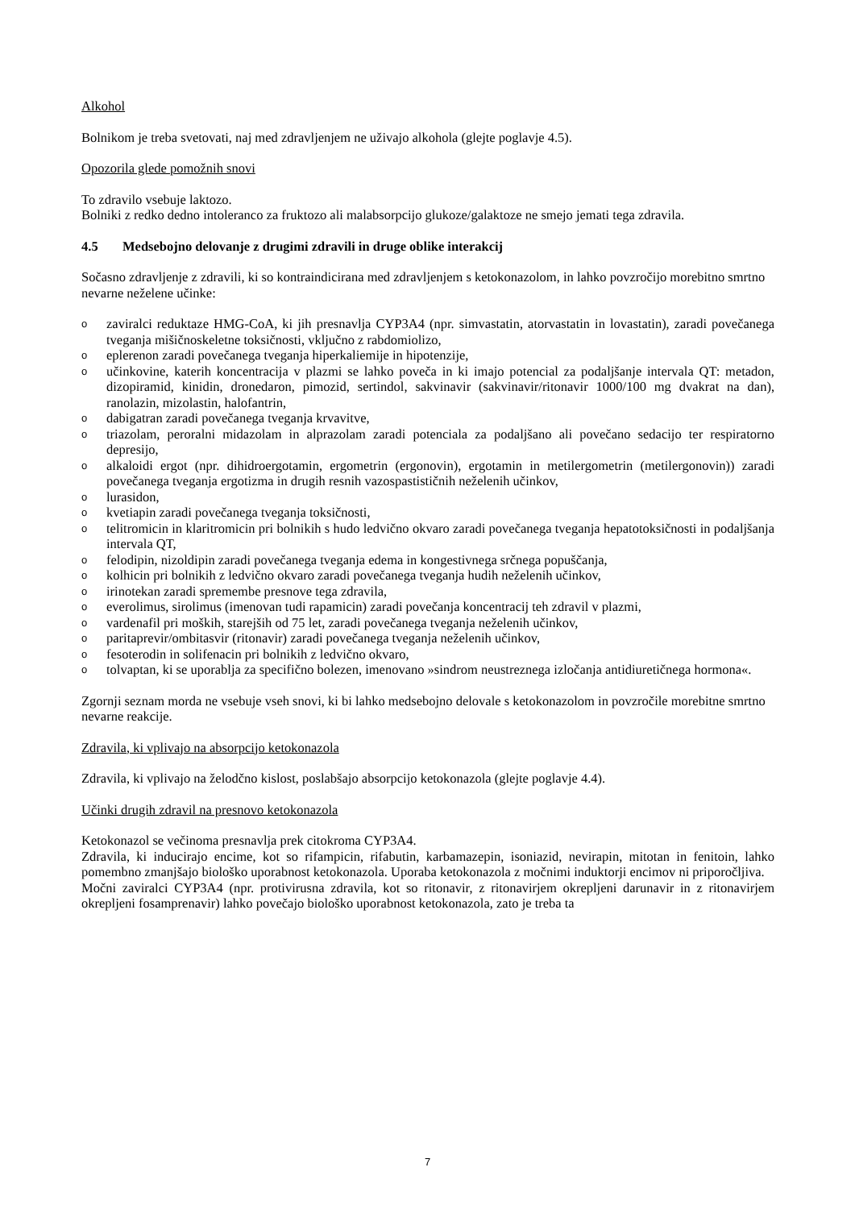Alkohol
Bolnikom je treba svetovati, naj med zdravljenjem ne uživajo alkohola (glejte poglavje 4.5).
Opozorila glede pomožnih snovi
To zdravilo vsebuje laktozo.
Bolniki z redko dedno intoleranco za fruktozo ali malabsorpcijo glukoze/galaktoze ne smejo jemati tega zdravila.
4.5 Medsebojno delovanje z drugimi zdravili in druge oblike interakcij
Sočasno zdravljenje z zdravili, ki so kontraindicirana med zdravljenjem s ketokonazolom, in lahko povzročijo morebitno smrtno nevarne neželene učinke:
ozaviralci reduktaze HMG-CoA, ki jih presnavlja CYP3A4 (npr. simvastatin, atorvastatin in lovastatin), zaradi povečanega tveganja mišičnoskeletne toksičnosti, vključno z rabdomiolizo,
oeplerenon zaradi povečanega tveganja hiperkaliemije in hipotenzije,
oučinkovine, katerih koncentracija v plazmi se lahko poveča in ki imajo potencial za podaljšanje intervala QT: metadon, dizopiramid, kinidin, dronedaron, pimozid, sertindol, sakvinavir (sakvinavir/ritonavir 1000/100 mg dvakrat na dan), ranolazin, mizolastin, halofantrin,
odabigatran zaradi povečanega tveganja krvavitve,
otriazolam, peroralni midazolam in alprazolam zaradi potenciala za podaljšano ali povečano sedacijo ter respiratorno depresijo,
oalkaloidi ergot (npr. dihidroergotamin, ergometrin (ergonovin), ergotamin in metilergometrin (metilergonovin)) zaradi povečanega tveganja ergotizma in drugih resnih vazospastističnih neželenih učinkov,
olurasidon,
okvetiapin zaradi povečanega tveganja toksičnosti,
otelitromicin in klaritromicin pri bolnikih s hudo ledvično okvaro zaradi povečanega tveganja hepatotoksičnosti in podaljšanja intervala QT,
ofelodipin, nizoldipin zaradi povečanega tveganja edema in kongestivnega srčnega popuščanja,
okolhicin pri bolnikih z ledvično okvaro zaradi povečanega tveganja hudih neželenih učinkov,
oirinotekan zaradi spremembe presnove tega zdravila,
oeverolimus, sirolimus (imenovan tudi rapamicin) zaradi povečanja koncentracij teh zdravil v plazmi,
ovardenafil pri moških, starejših od 75 let, zaradi povečanega tveganja neželenih učinkov,
oparitaprevir/ombitasvir (ritonavir) zaradi povečanega tveganja neželenih učinkov,
ofesoterodin in solifenacin pri bolnikih z ledvično okvaro,
otolvaptan, ki se uporablja za specifično bolezen, imenovano »sindrom neustreznega izločanja antidiuretičnega hormona«.
Zgornji seznam morda ne vsebuje vseh snovi, ki bi lahko medsebojno delovale s ketokonazolom in povzročile morebitne smrtno nevarne reakcije.
Zdravila, ki vplivajo na absorpcijo ketokonazola
Zdravila, ki vplivajo na želodčno kislost, poslabšajo absorpcijo ketokonazola (glejte poglavje 4.4).
Učinki drugih zdravil na presnovo ketokonazola
Ketokonazol se večinoma presnavlja prek citokroma CYP3A4.
Zdravila, ki inducirajo encime, kot so rifampicin, rifabutin, karbamazepin, isoniazid, nevirapin, mitotan in fenitoin, lahko pomembno zmanjšajo biološko uporabnost ketokonazola. Uporaba ketokonazola z močnimi induktorji encimov ni priporočljiva.
Močni zaviralci CYP3A4 (npr. protivirusna zdravila, kot so ritonavir, z ritonavirjem okrepljeni darunavir in z ritonavirjem okrepljeni fosamprenavir) lahko povečajo biološko uporabnost ketokonazola, zato je treba ta
7